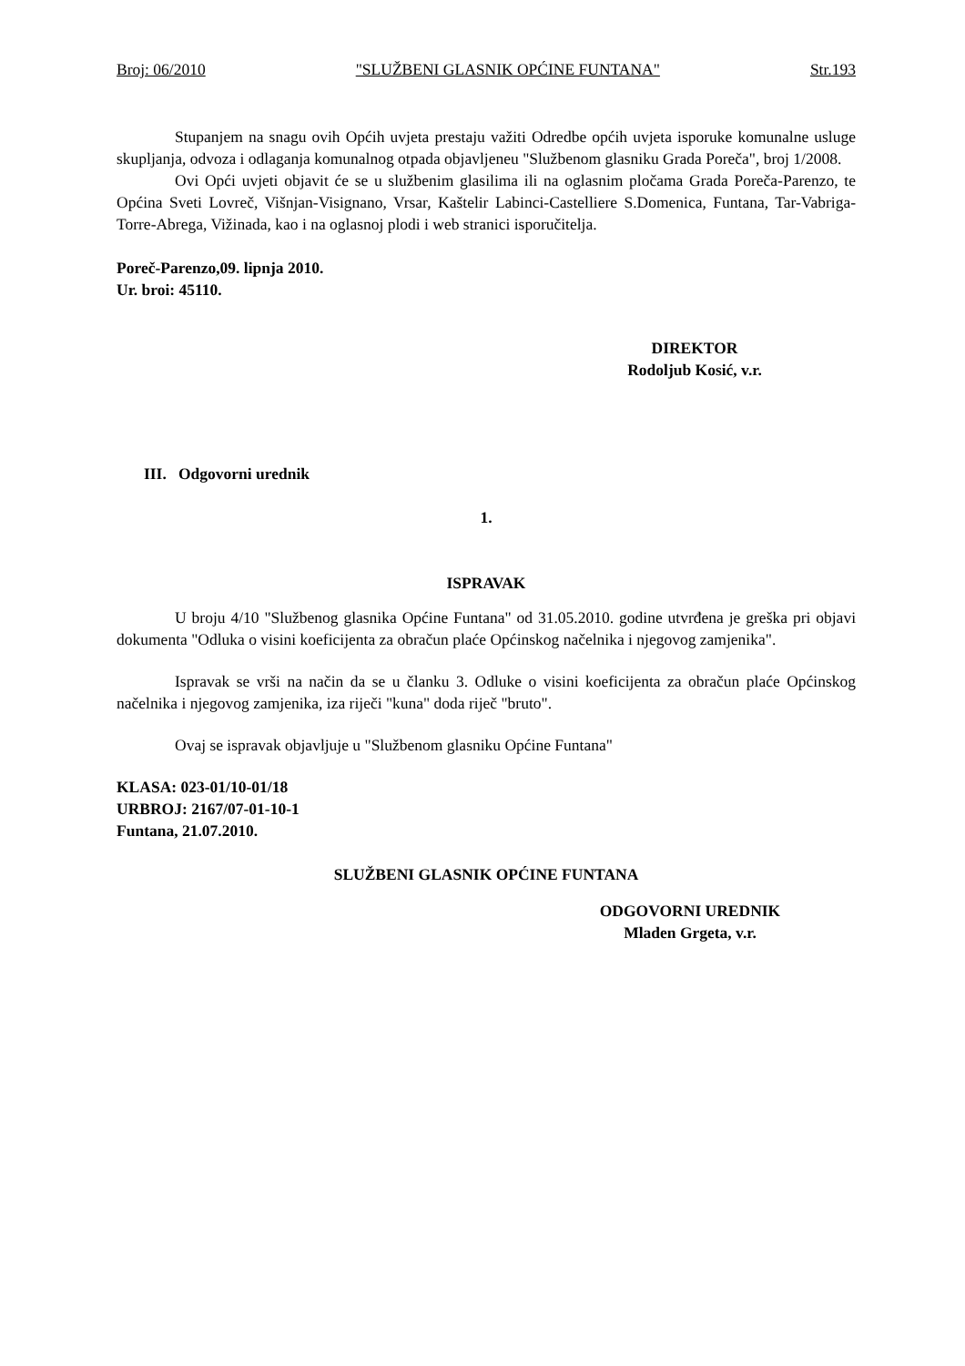Broj: 06/2010 "SLUŽBENI GLASNIK OPĆINE FUNTANA" Str.193
Stupanjem na snagu ovih Općih uvjeta prestaju važiti Odredbe općih uvjeta isporuke komunalne usluge skupljanja, odvoza i odlaganja komunalnog otpada objavljeneu "Službenom glasniku Grada Poreča", broj 1/2008.
Ovi Opći uvjeti objavit će se u službenim glasilima ili na oglasnim pločama Grada Poreča-Parenzo, te Općina Sveti Lovreč, Višnjan-Visignano, Vrsar, Kaštelir Labinci-Castelliere S.Domenica, Funtana, Tar-Vabriga-Torre-Abrega, Vižinada, kao i na oglasnoj plodi i web stranici isporučitelja.
Poreč-Parenzo,09. lipnja 2010.
Ur. broi: 45110.
DIREKTOR
Rodoljub Kosić, v.r.
III. Odgovorni urednik
1.
ISPRAVAK
U broju 4/10 "Službenog glasnika Općine Funtana" od 31.05.2010. godine utvrđena je greška pri objavi dokumenta "Odluka o visini koeficijenta za obračun plaće Općinskog načelnika i njegovog zamjenika".
Ispravak se vrši na način da se u članku 3. Odluke o visini koeficijenta za obračun plaće Općinskog načelnika i njegovog zamjenika, iza riječi "kuna" doda riječ "bruto".
Ovaj se ispravak objavljuje u "Službenom glasniku Općine Funtana"
KLASA: 023-01/10-01/18
URBROJ: 2167/07-01-10-1
Funtana, 21.07.2010.
SLUŽBENI GLASNIK OPĆINE FUNTANA
ODGOVORNI UREDNIK
Mladen Grgeta, v.r.